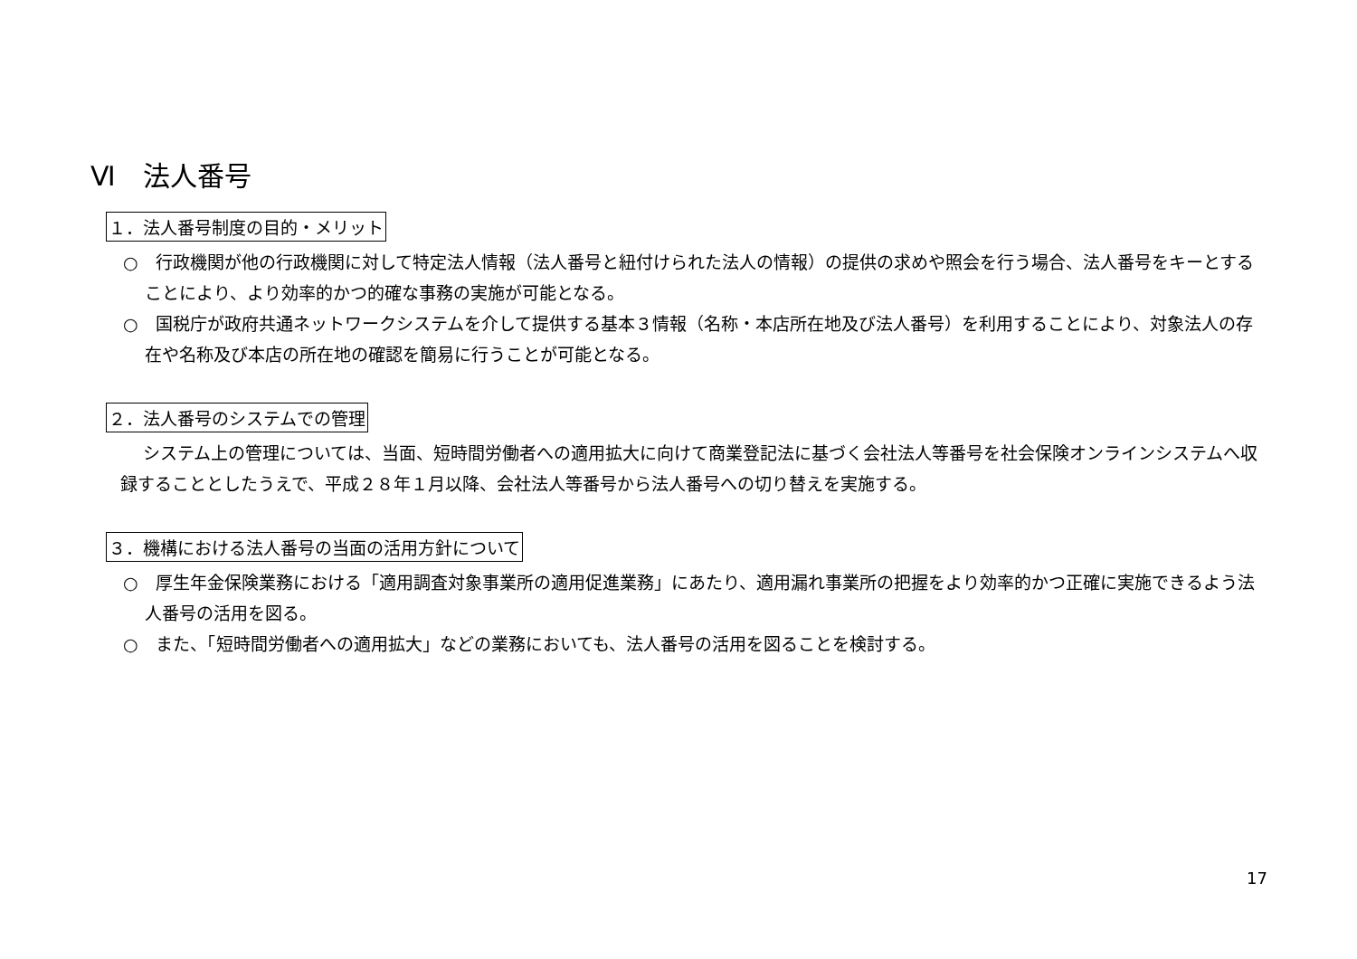Ⅵ　法人番号
１．法人番号制度の目的・メリット
○　行政機関が他の行政機関に対して特定法人情報（法人番号と紐付けられた法人の情報）の提供の求めや照会を行う場合、法人番号をキーとすることにより、より効率的かつ的確な事務の実施が可能となる。
○　国税庁が政府共通ネットワークシステムを介して提供する基本３情報（名称・本店所在地及び法人番号）を利用することにより、対象法人の存在や名称及び本店の所在地の確認を簡易に行うことが可能となる。
２．法人番号のシステムでの管理
システム上の管理については、当面、短時間労働者への適用拡大に向けて商業登記法に基づく会社法人等番号を社会保険オンラインシステムへ収録することとしたうえで、平成２８年１月以降、会社法人等番号から法人番号への切り替えを実施する。
３．機構における法人番号の当面の活用方針について
○　厚生年金保険業務における「適用調査対象事業所の適用促進業務」にあたり、適用漏れ事業所の把握をより効率的かつ正確に実施できるよう法人番号の活用を図る。
○　また、「短時間労働者への適用拡大」などの業務においても、法人番号の活用を図ることを検討する。
17